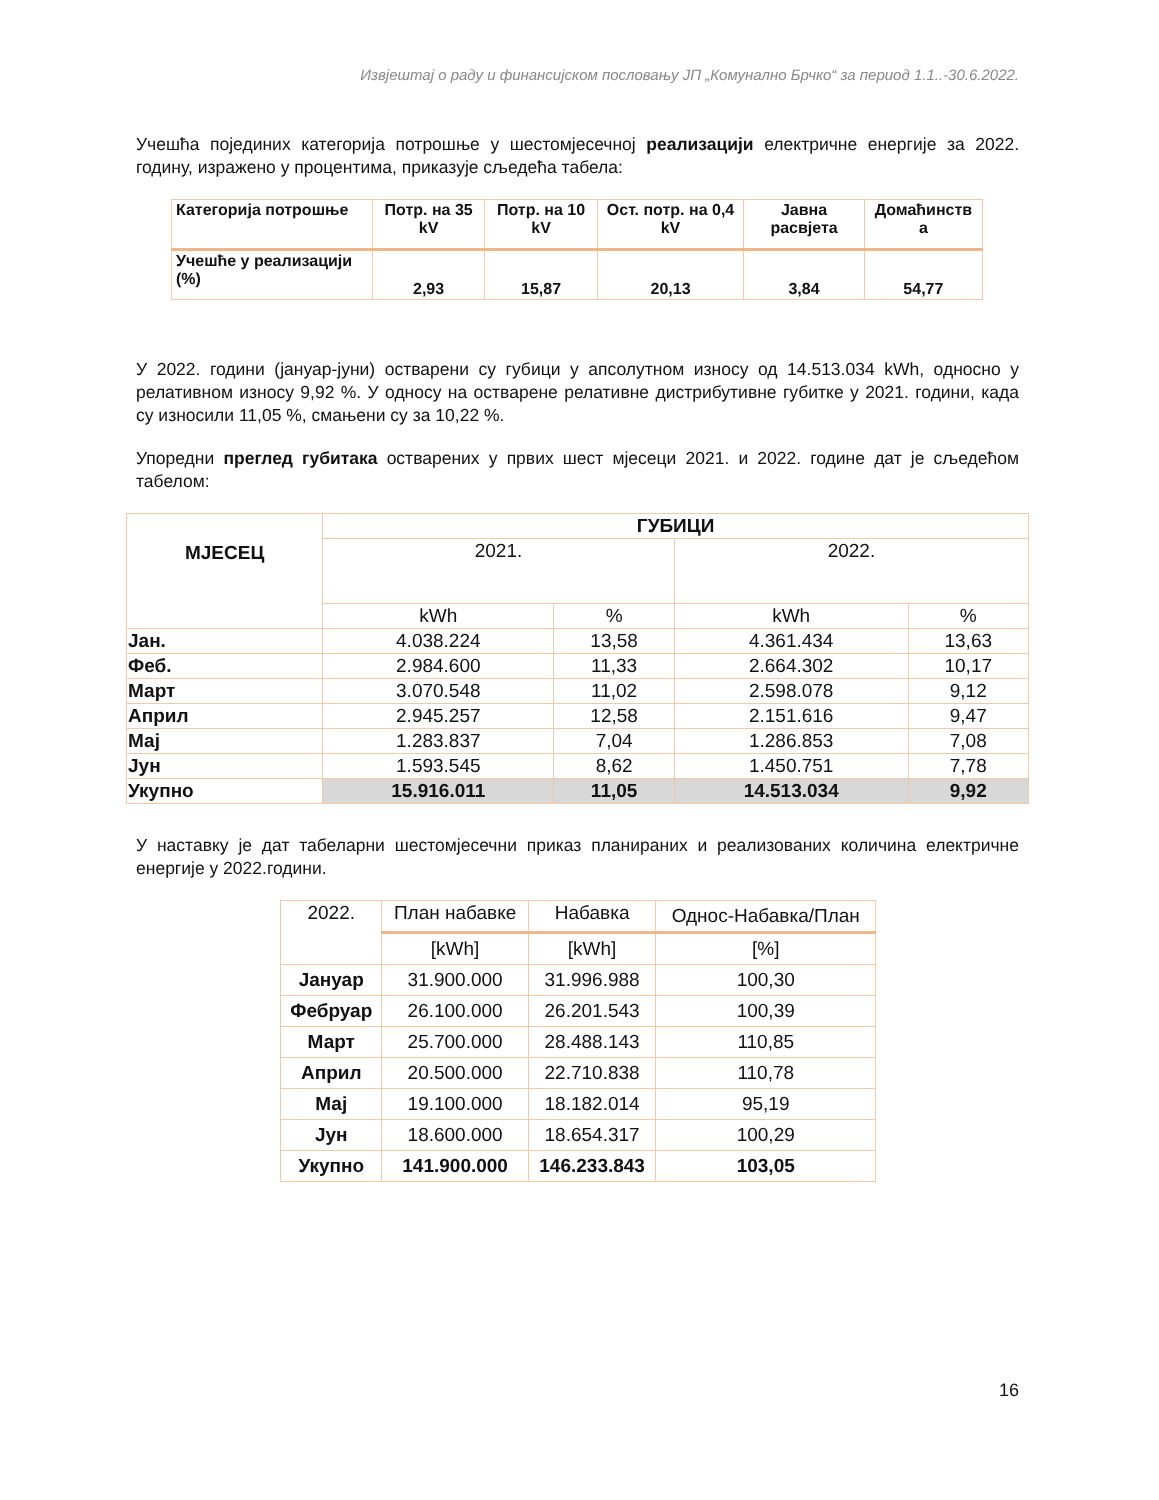Извјештај о раду и финансијском пословању ЈП „Комунално Брчко“ за период 1.1..-30.6.2022.
Учешћа појединих категорија потрошње у шестомјесечној реализацији електричне енергије за 2022. годину, изражено у процентима, приказује сљедећа табела:
| Категорија потрошње | Потр. на 35 kV | Потр. на 10 kV | Ост. потр. на 0,4 kV | Јавна расвјета | Домаћинств а |
| --- | --- | --- | --- | --- | --- |
| Учешће у реализацији (%) | 2,93 | 15,87 | 20,13 | 3,84 | 54,77 |
У 2022. години (јануар-јуни) остварени су губици у апсолутном износу од 14.513.034 kWh, односно у релативном износу 9,92 %. У односу на остварене релативне дистрибутивне губитке у 2021. години, када су износили 11,05 %, смањени су за 10,22 %.
Упоредни преглед губитака остварених у првих шест мјесеци 2021. и 2022. године дат је сљедећом табелом:
| МЈЕСЕЦ | ГУБИЦИ | | | |
| --- | --- | --- | --- | --- |
| | 2021. | | 2022. | |
| | kWh | % | kWh | % |
| Јан. | 4.038.224 | 13,58 | 4.361.434 | 13,63 |
| Феб. | 2.984.600 | 11,33 | 2.664.302 | 10,17 |
| Март | 3.070.548 | 11,02 | 2.598.078 | 9,12 |
| Април | 2.945.257 | 12,58 | 2.151.616 | 9,47 |
| Мај | 1.283.837 | 7,04 | 1.286.853 | 7,08 |
| Јун | 1.593.545 | 8,62 | 1.450.751 | 7,78 |
| Укупно | 15.916.011 | 11,05 | 14.513.034 | 9,92 |
У наставку је дат табеларни шестомјесечни приказ планираних и реализованих количина електричне енергије у 2022.години.
| 2022. | План набавке | Набавка | Однос-Набавка/План |
| --- | --- | --- | --- |
| | [kWh] | [kWh] | [%] |
| Јануар | 31.900.000 | 31.996.988 | 100,30 |
| Фебруар | 26.100.000 | 26.201.543 | 100,39 |
| Март | 25.700.000 | 28.488.143 | 110,85 |
| Април | 20.500.000 | 22.710.838 | 110,78 |
| Мај | 19.100.000 | 18.182.014 | 95,19 |
| Јун | 18.600.000 | 18.654.317 | 100,29 |
| Укупно | 141.900.000 | 146.233.843 | 103,05 |
16